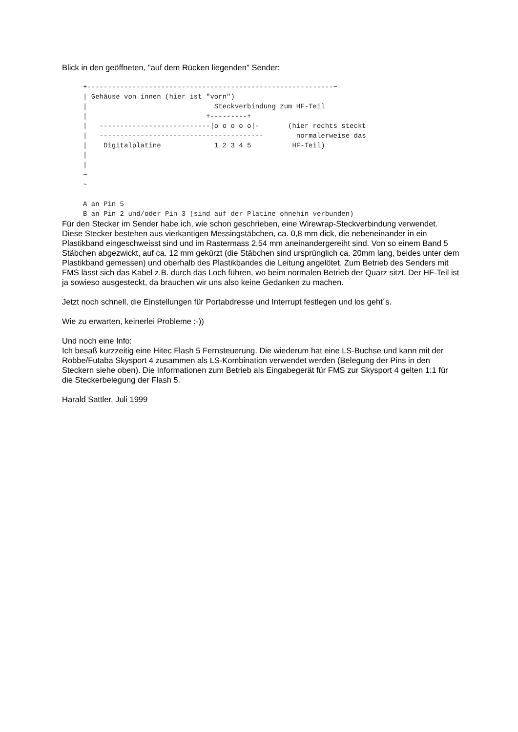Blick in den geöffneten, "auf dem Rücken liegenden" Sender:
+------------------------------------------------------------~
| Gehäuse von innen (hier ist "vorn")
|                               Steckverbindung zum HF-Teil
|                             +---------+
|   ---------------------------|o o o o o|-       (hier rechts steckt
|   ----------------------------------------        normalerweise das
|    Digitalplatine             1 2 3 4 5          HF-Teil)
|
|
~
~

A an Pin 5
B an Pin 2 und/oder Pin 3 (sind auf der Platine ohnehin verbunden)
Für den Stecker im Sender habe ich, wie schon geschrieben, eine Wirewrap-Steckverbindung verwendet. Diese Stecker bestehen aus vierkantigen Messingstäbchen, ca. 0,8 mm dick, die nebeneinander in ein Plastikband eingeschweisst sind und im Rastermass 2,54 mm aneinandergereiht sind. Von so einem Band 5 Stäbchen abgezwickt, auf ca. 12 mm gekürzt (die Stäbchen sind ursprünglich ca. 20mm lang, beides unter dem Plastikband gemessen) und oberhalb des Plastikbandes die Leitung angelötet. Zum Betrieb des Senders mit FMS lässt sich das Kabel z.B. durch das Loch führen, wo beim normalen Betrieb der Quarz sitzt. Der HF-Teil ist ja sowieso ausgesteckt, da brauchen wir uns also keine Gedanken zu machen.
Jetzt noch schnell, die Einstellungen für Portabdresse und Interrupt festlegen und los geht´s.
Wie zu erwarten, keinerlei Probleme :-))
Und noch eine Info:
Ich besaß kurzzeitig eine Hitec Flash 5 Fernsteuerung. Die wiederum hat eine LS-Buchse und kann mit der Robbe/Futaba Skysport 4 zusammen als LS-Kombination verwendet werden (Belegung der Pins in den Steckern siehe oben). Die Informationen zum Betrieb als Eingabegerät für FMS zur Skysport 4 gelten 1:1 für die Steckerbelegung der Flash 5.
Harald Sattler, Juli 1999